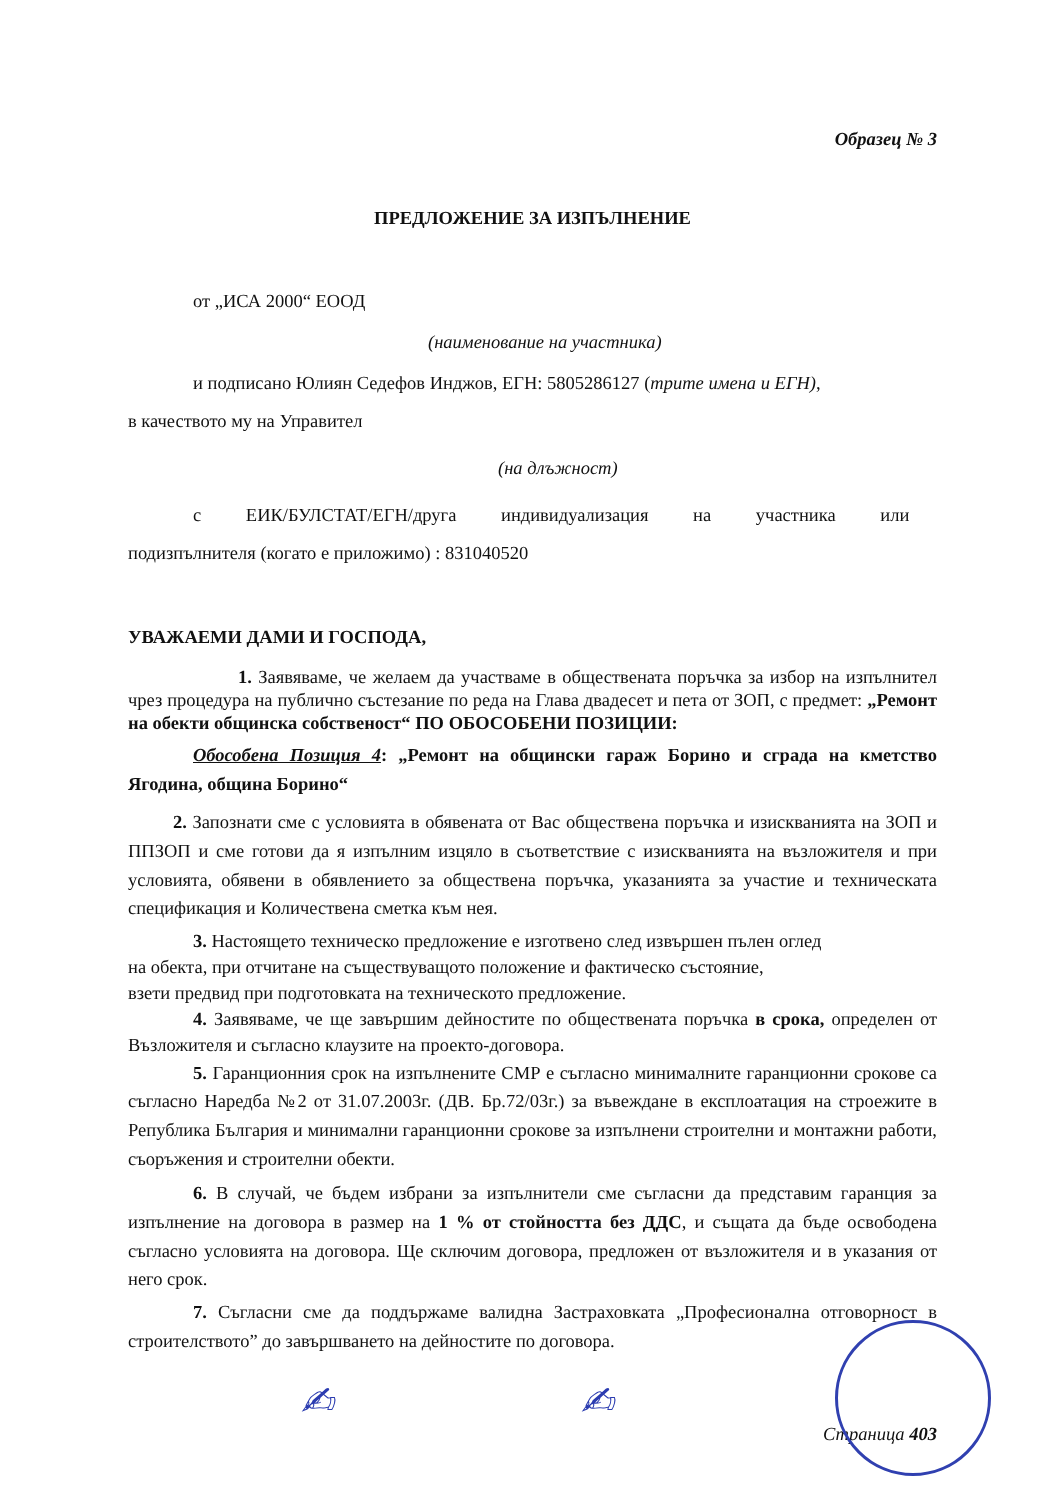Образец № 3
ПРЕДЛОЖЕНИЕ ЗА ИЗПЪЛНЕНИЕ
от „ИСА 2000“ ЕООД
(наименование на участника)
и подписано Юлиян Седефов Инджов, ЕГН: 5805286127 (трите имена и ЕГН),
в качеството му на Управител
(на длъжност)
с ЕИК/БУЛСТАТ/ЕГН/друга индивидуализация на участника или
подизпълнителя (когато е приложимо) : 831040520
УВАЖАЕМИ ДАМИ И ГОСПОДА,
1. Заявяваме, че желаем да участваме в обществената поръчка за избор на изпълнител чрез процедура на публично състезание по реда на Глава двадесет и пета от ЗОП, с предмет: „Ремонт на обекти общинска собственост“ ПО ОБОСОБЕНИ ПОЗИЦИИ:
Обособена Позиция 4: „Ремонт на общински гараж Борино и сграда на кметство Ягодина, община Борино“
2. Запознати сме с условията в обявената от Вас обществена поръчка и изискванията на ЗОП и ППЗОП и сме готови да я изпълним изцяло в съответствие с изискванията на възложителя и при условията, обявени в обявлението за обществена поръчка, указанията за участие и техническата спецификация и Количествена сметка към нея.
3. Настоящето техническо предложение е изготвено след извършен пълен оглед
на обекта, при отчитане на съществуващото положение и фактическо състояние,
взети предвид при подготовката на техническото предложение.
4. Заявяваме, че ще завършим дейностите по обществената поръчка в срока, определен от Възложителя и съгласно клаузите на проекто-договора.
5. Гаранционния срок на изпълнените СМР е съгласно минималните гаранционни срокове са съгласно Наредба №2 от 31.07.2003г. (ДВ. Бр.72/03г.) за въвеждане в експлоатация на строежите в Република България и минимални гаранционни срокове за изпълнени строителни и монтажни работи, съоръжения и строителни обекти.
6. В случай, че бъдем избрани за изпълнители сме съгласни да представим гаранция за изпълнение на договора в размер на 1 % от стойността без ДДС, и същата да бъде освободена съгласно условията на договора. Ще сключим договора, предложен от възложителя и в указания от него срок.
7. Съгласни сме да поддържаме валидна Застраховката „Професионална отговорност в строителството” до завършването на дейностите по договора.
Страница 403
✍ ✍